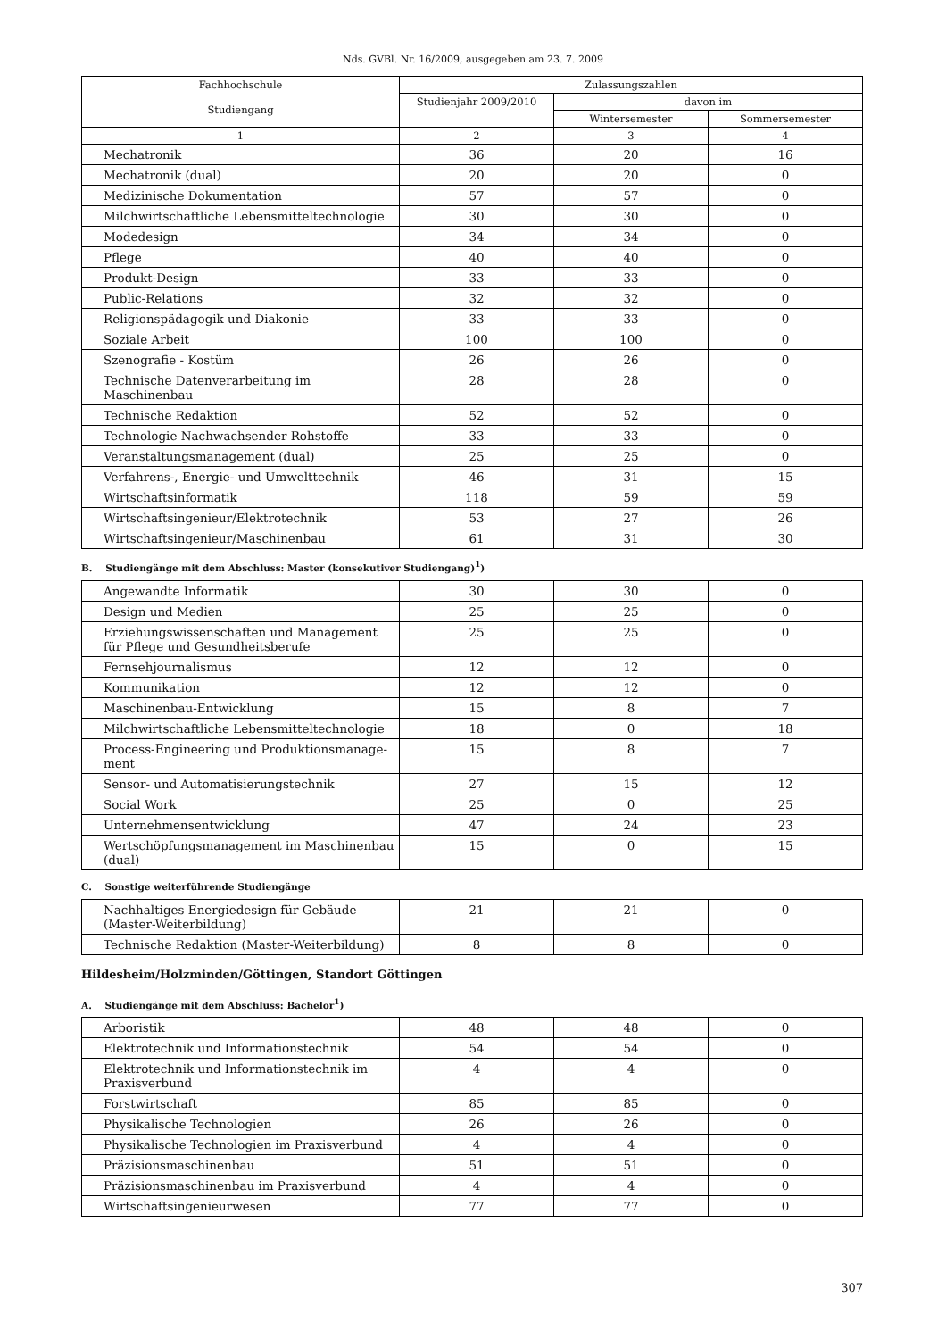Nds. GVBl. Nr. 16/2009, ausgegeben am 23. 7. 2009
| Fachhochschule Studiengang | Zulassungszahlen | | |
| --- | --- | --- | --- |
| | Studienjahr 2009/2010 | davon im | |
| | | Wintersemester | Sommersemester |
| 1 | 2 | 3 | 4 |
| Mechatronik | 36 | 20 | 16 |
| Mechatronik (dual) | 20 | 20 | 0 |
| Medizinische Dokumentation | 57 | 57 | 0 |
| Milchwirtschaftliche Lebensmitteltechnologie | 30 | 30 | 0 |
| Modedesign | 34 | 34 | 0 |
| Pflege | 40 | 40 | 0 |
| Produkt-Design | 33 | 33 | 0 |
| Public-Relations | 32 | 32 | 0 |
| Religionspädagogik und Diakonie | 33 | 33 | 0 |
| Soziale Arbeit | 100 | 100 | 0 |
| Szenografie - Kostüm | 26 | 26 | 0 |
| Technische Datenverarbeitung im Maschinenbau | 28 | 28 | 0 |
| Technische Redaktion | 52 | 52 | 0 |
| Technologie Nachwachsender Rohstoffe | 33 | 33 | 0 |
| Veranstaltungsmanagement (dual) | 25 | 25 | 0 |
| Verfahrens-, Energie- und Umwelttechnik | 46 | 31 | 15 |
| Wirtschaftsinformatik | 118 | 59 | 59 |
| Wirtschaftsingenieur/Elektrotechnik | 53 | 27 | 26 |
| Wirtschaftsingenieur/Maschinenbau | 61 | 31 | 30 |
B. Studiengänge mit dem Abschluss: Master (konsekutiver Studiengang)<sup>1</sup>)
| Angewandte Informatik | 30 | 30 | 0 |
| Design und Medien | 25 | 25 | 0 |
| Erziehungswissenschaften und Management für Pflege und Gesundheitsberufe | 25 | 25 | 0 |
| Fernsehjournalismus | 12 | 12 | 0 |
| Kommunikation | 12 | 12 | 0 |
| Maschinenbau-Entwicklung | 15 | 8 | 7 |
| Milchwirtschaftliche Lebensmitteltechnologie | 18 | 0 | 18 |
| Process-Engineering und Produktionsmanage-ment | 15 | 8 | 7 |
| Sensor- und Automatisierungstechnik | 27 | 15 | 12 |
| Social Work | 25 | 0 | 25 |
| Unternehmensentwicklung | 47 | 24 | 23 |
| Wertschöpfungsmanagement im Maschinenbau (dual) | 15 | 0 | 15 |
C. Sonstige weiterführende Studiengänge
| Nachhaltiges Energiedesign für Gebäude (Master-Weiterbildung) | 21 | 21 | 0 |
| Technische Redaktion (Master-Weiterbildung) | 8 | 8 | 0 |
Hildesheim/Holzminden/Göttingen, Standort Göttingen
A. Studiengänge mit dem Abschluss: Bachelor<sup>1</sup>)
| Arboristik | 48 | 48 | 0 |
| Elektrotechnik und Informationstechnik | 54 | 54 | 0 |
| Elektrotechnik und Informationstechnik im Praxisverbund | 4 | 4 | 0 |
| Forstwirtschaft | 85 | 85 | 0 |
| Physikalische Technologien | 26 | 26 | 0 |
| Physikalische Technologien im Praxisverbund | 4 | 4 | 0 |
| Präzisionsmaschinenbau | 51 | 51 | 0 |
| Präzisionsmaschinenbau im Praxisverbund | 4 | 4 | 0 |
| Wirtschaftsingenieurwesen | 77 | 77 | 0 |
307